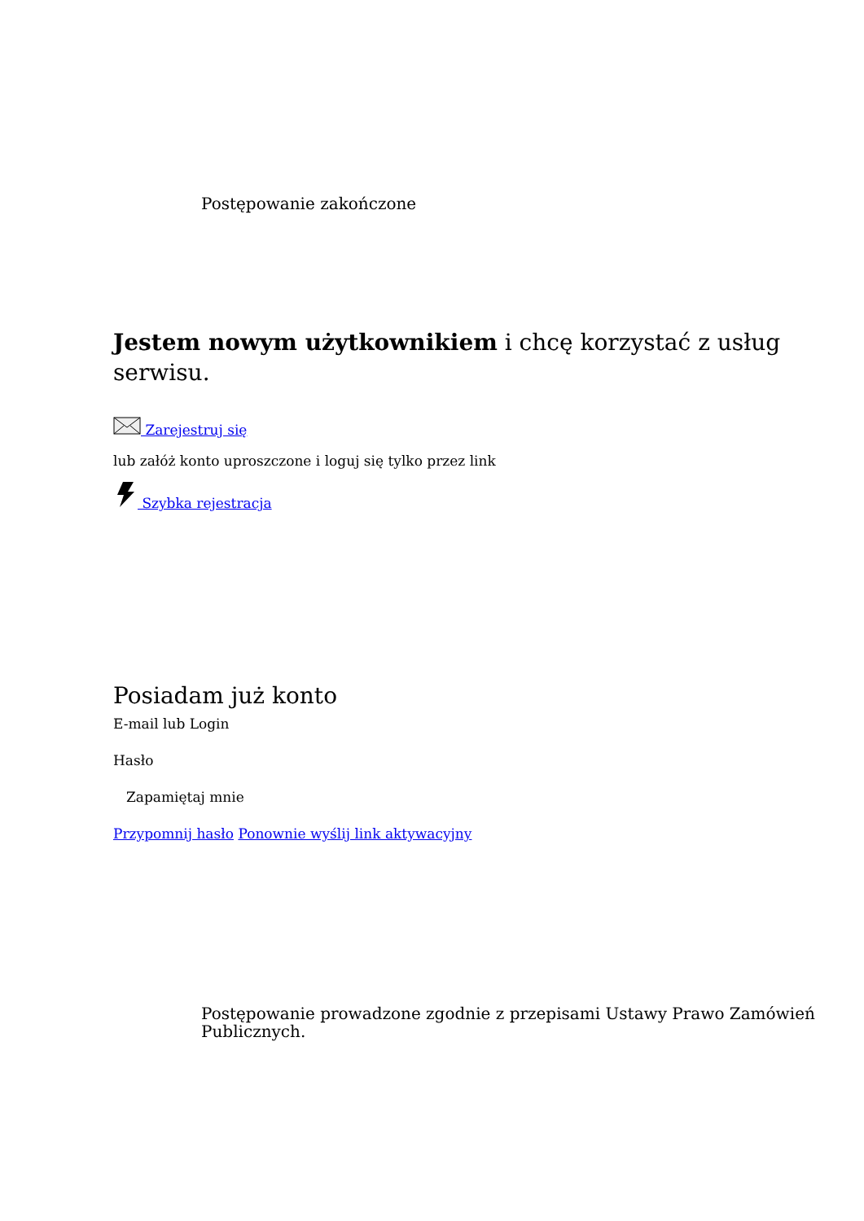Postępowanie zakończone
Jestem nowym użytkownikiem i chcę korzystać z usług serwisu.
Zarejestruj się
lub załóż konto uproszczone i loguj się tylko przez link
Szybka rejestracja
Posiadam już konto
E-mail lub Login
Hasło
Zapamiętaj mnie
Przypomnij hasło Ponownie wyślij link aktywacyjny
Postępowanie prowadzone zgodnie z przepisami Ustawy Prawo Zamówień Publicznych.